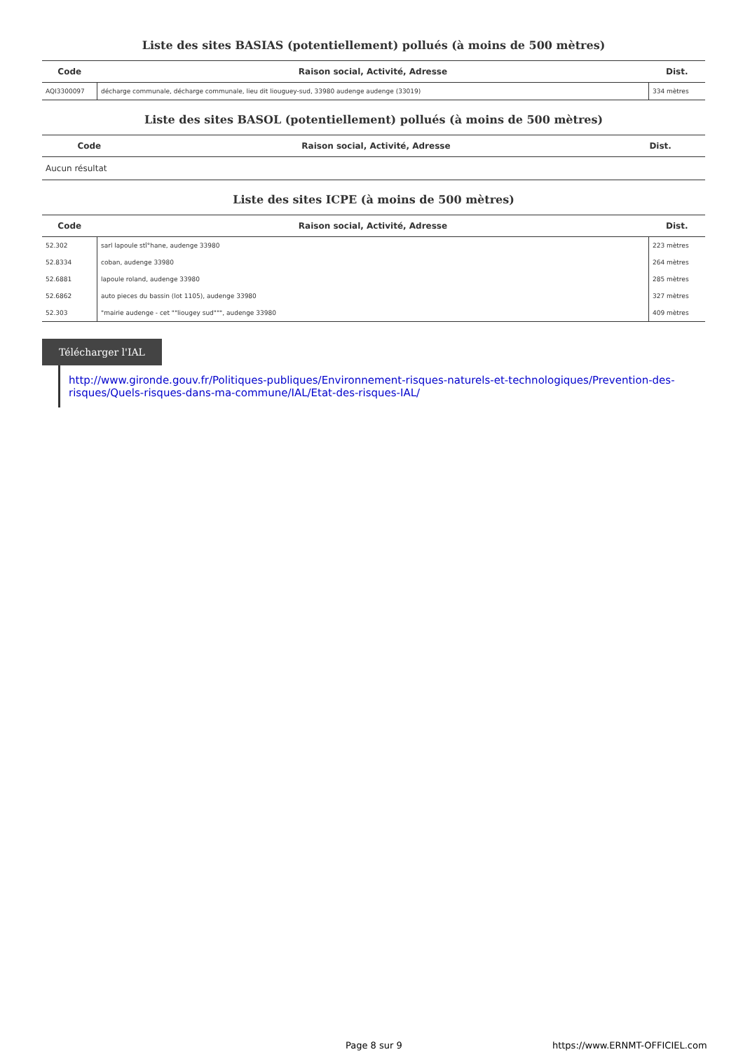Liste des sites BASIAS (potentiellement) pollués (à moins de 500 mètres)
| Code | Raison social, Activité, Adresse | Dist. |
| --- | --- | --- |
| AQI3300097 | décharge communale, décharge communale, lieu dit liouguey-sud, 33980 audenge audenge (33019) | 334 mètres |
Liste des sites BASOL (potentiellement) pollués (à moins de 500 mètres)
| Code | Raison social, Activité, Adresse | Dist. |
| --- | --- | --- |
| Aucun résultat | | |
Liste des sites ICPE (à moins de 500 mètres)
| Code | Raison social, Activité, Adresse | Dist. |
| --- | --- | --- |
| 52.302 | sarl lapoule stî°hane, audenge 33980 | 223 mètres |
| 52.8334 | coban, audenge 33980 | 264 mètres |
| 52.6881 | lapoule roland, audenge 33980 | 285 mètres |
| 52.6862 | auto pieces du bassin (lot 1105), audenge 33980 | 327 mètres |
| 52.303 | "mairie audenge - cet ""liougey sud""", audenge 33980 | 409 mètres |
Télécharger l'IAL
http://www.gironde.gouv.fr/Politiques-publiques/Environnement-risques-naturels-et-technologiques/Prevention-des-risques/Quels-risques-dans-ma-commune/IAL/Etat-des-risques-IAL/
Page 8 sur 9 https://www.ERNMT-OFFICIEL.com